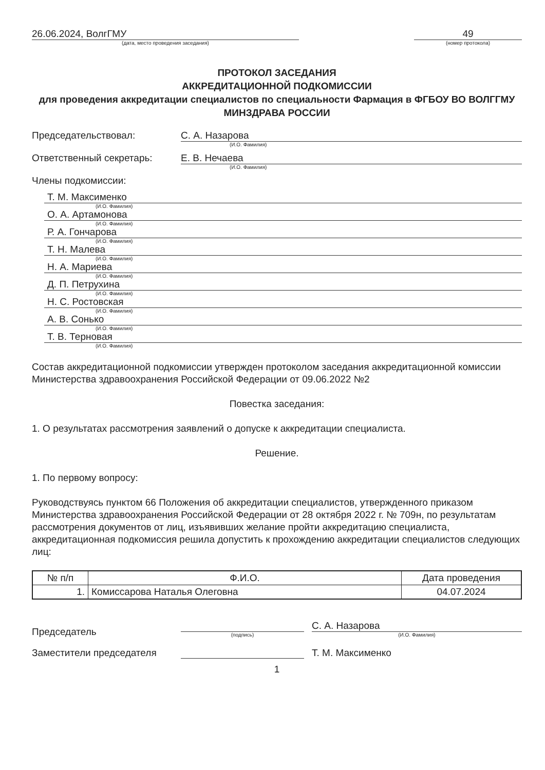26.06.2024, ВолгГМУ
(дата, место проведения заседания)
49
(номер протокола)
ПРОТОКОЛ ЗАСЕДАНИЯ
АККРЕДИТАЦИОННОЙ ПОДКОМИССИИ
для проведения аккредитации специалистов по специальности Фармация в ФГБОУ ВО ВОЛГГМУ МИНЗДРАВА РОССИИ
Председательствовал: С. А. Назарова
(И.О. Фамилия)
Ответственный секретарь: Е. В. Нечаева
(И.О. Фамилия)
Члены подкомиссии:
Т. М. Максименко
(И.О. Фамилия)
О. А. Артамонова
(И.О. Фамилия)
Р. А. Гончарова
(И.О. Фамилия)
Т. Н. Малева
(И.О. Фамилия)
Н. А. Мариева
(И.О. Фамилия)
Д. П. Петрухина
(И.О. Фамилия)
Н. С. Ростовская
(И.О. Фамилия)
А. В. Сонько
(И.О. Фамилия)
Т. В. Терновая
(И.О. Фамилия)
Состав аккредитационной подкомиссии утвержден протоколом заседания аккредитационной комиссии Министерства здравоохранения Российской Федерации от 09.06.2022 №2
Повестка заседания:
1. О результатах рассмотрения заявлений о допуске к аккредитации специалиста.
Решение.
1. По первому вопросу:
Руководствуясь пунктом 66 Положения об аккредитации специалистов, утвержденного приказом Министерства здравоохранения Российской Федерации от 28 октября 2022 г. № 709н, по результатам рассмотрения документов от лиц, изъявивших желание пройти аккредитацию специалиста, аккредитационная подкомиссия решила допустить к прохождению аккредитации специалистов следующих лиц:
| № п/п | Ф.И.О. | Дата проведения |
| --- | --- | --- |
| 1. | Комиссарова Наталья Олеговна | 04.07.2024 |
Председатель
(подпись)
С. А. Назарова
(И.О. Фамилия)
Заместители председателя
Т. М. Максименко
1